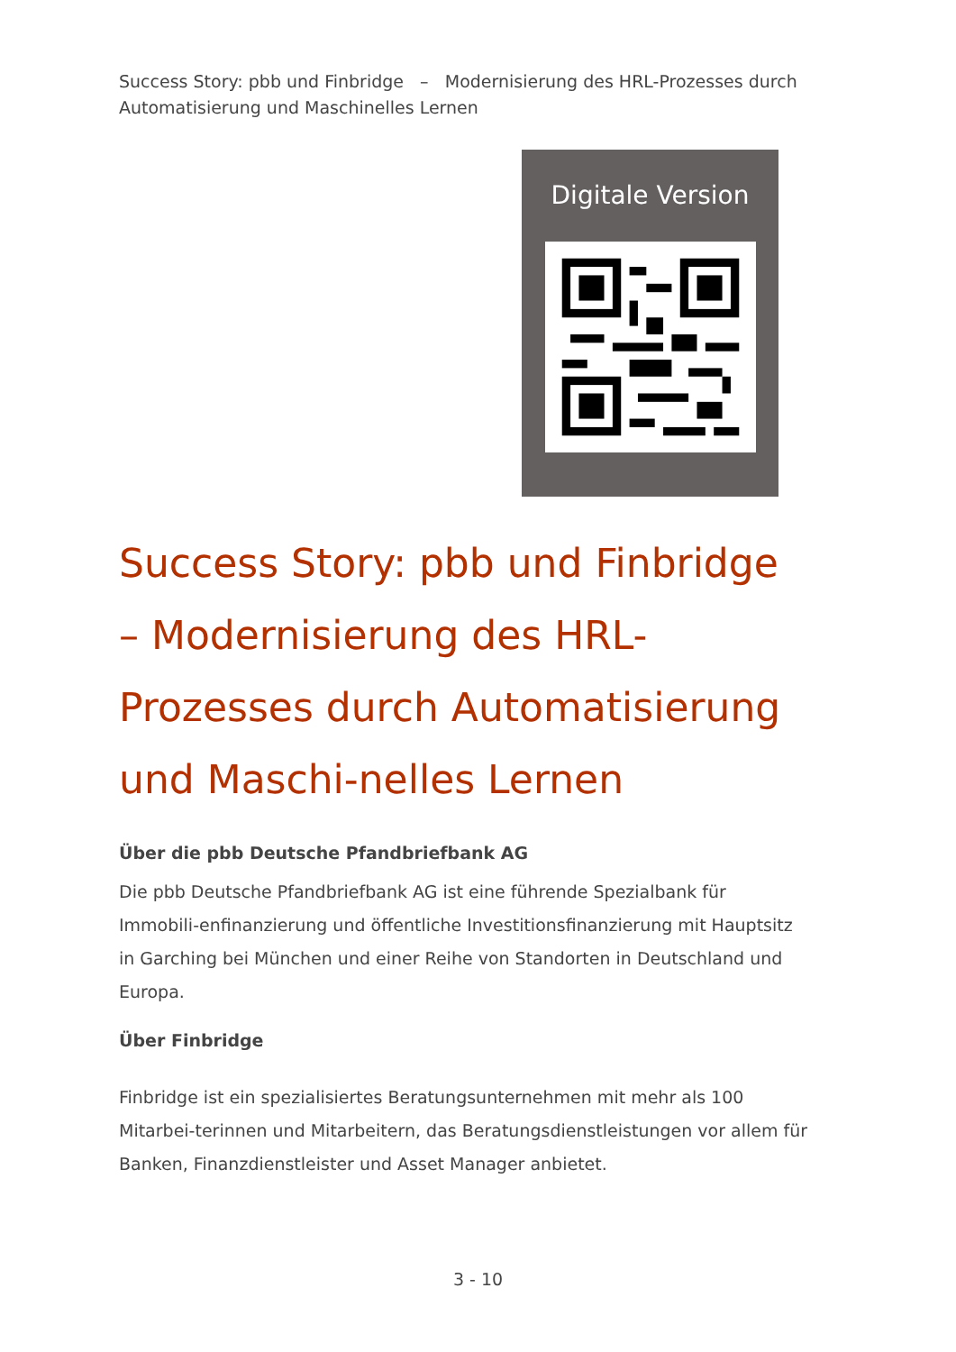Success Story: pbb und Finbridge – Modernisierung des HRL-Prozesses durch Automatisierung und Maschinelles Lernen
Digitale Version
Success Story: pbb und Finbridge – Modernisierung des HRL-Prozesses durch Automatisierung und Maschi-nelles Lernen
Über die pbb Deutsche Pfandbriefbank AG
Die pbb Deutsche Pfandbriefbank AG ist eine führende Spezialbank für Immobili-enfinanzierung und öffentliche Investitionsfinanzierung mit Hauptsitz in Garching bei München und einer Reihe von Standorten in Deutschland und Europa.
Über Finbridge
Finbridge ist ein spezialisiertes Beratungsunternehmen mit mehr als 100 Mitarbei-terinnen und Mitarbeitern, das Beratungsdienstleistungen vor allem für Banken, Finanzdienstleister und Asset Manager anbietet.
3 - 10